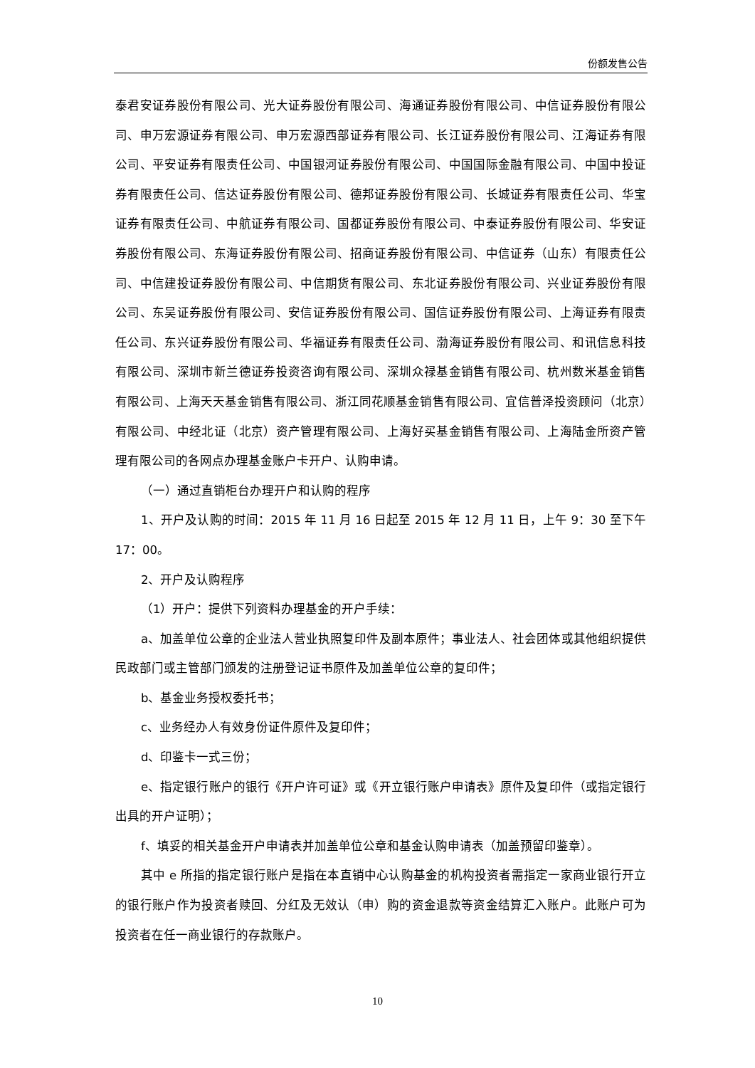份额发售公告
泰君安证券股份有限公司、光大证券股份有限公司、海通证券股份有限公司、中信证券股份有限公司、申万宏源证券有限公司、申万宏源西部证券有限公司、长江证券股份有限公司、江海证券有限公司、平安证券有限责任公司、中国银河证券股份有限公司、中国国际金融有限公司、中国中投证券有限责任公司、信达证券股份有限公司、德邦证券股份有限公司、长城证券有限责任公司、华宝证券有限责任公司、中航证券有限公司、国都证券股份有限公司、中泰证券股份有限公司、华安证券股份有限公司、东海证券股份有限公司、招商证券股份有限公司、中信证券（山东）有限责任公司、中信建投证券股份有限公司、中信期货有限公司、东北证券股份有限公司、兴业证券股份有限公司、东吴证券股份有限公司、安信证券股份有限公司、国信证券股份有限公司、上海证券有限责任公司、东兴证券股份有限公司、华福证券有限责任公司、渤海证券股份有限公司、和讯信息科技有限公司、深圳市新兰德证券投资咨询有限公司、深圳众禄基金销售有限公司、杭州数米基金销售有限公司、上海天天基金销售有限公司、浙江同花顺基金销售有限公司、宜信普泽投资顾问（北京）有限公司、中经北证（北京）资产管理有限公司、上海好买基金销售有限公司、上海陆金所资产管理有限公司的各网点办理基金账户卡开户、认购申请。
（一）通过直销柜台办理开户和认购的程序
1、开户及认购的时间：2015 年 11 月 16 日起至 2015 年 12 月 11 日，上午 9：30 至下午 17：00。
2、开户及认购程序
（1）开户：提供下列资料办理基金的开户手续：
a、加盖单位公章的企业法人营业执照复印件及副本原件；事业法人、社会团体或其他组织提供民政部门或主管部门颁发的注册登记证书原件及加盖单位公章的复印件；
b、基金业务授权委托书；
c、业务经办人有效身份证件原件及复印件；
d、印鉴卡一式三份；
e、指定银行账户的银行《开户许可证》或《开立银行账户申请表》原件及复印件（或指定银行出具的开户证明）；
f、填妥的相关基金开户申请表并加盖单位公章和基金认购申请表（加盖预留印鉴章）。
其中 e 所指的指定银行账户是指在本直销中心认购基金的机构投资者需指定一家商业银行开立的银行账户作为投资者赎回、分红及无效认（申）购的资金退款等资金结算汇入账户。此账户可为投资者在任一商业银行的存款账户。
10